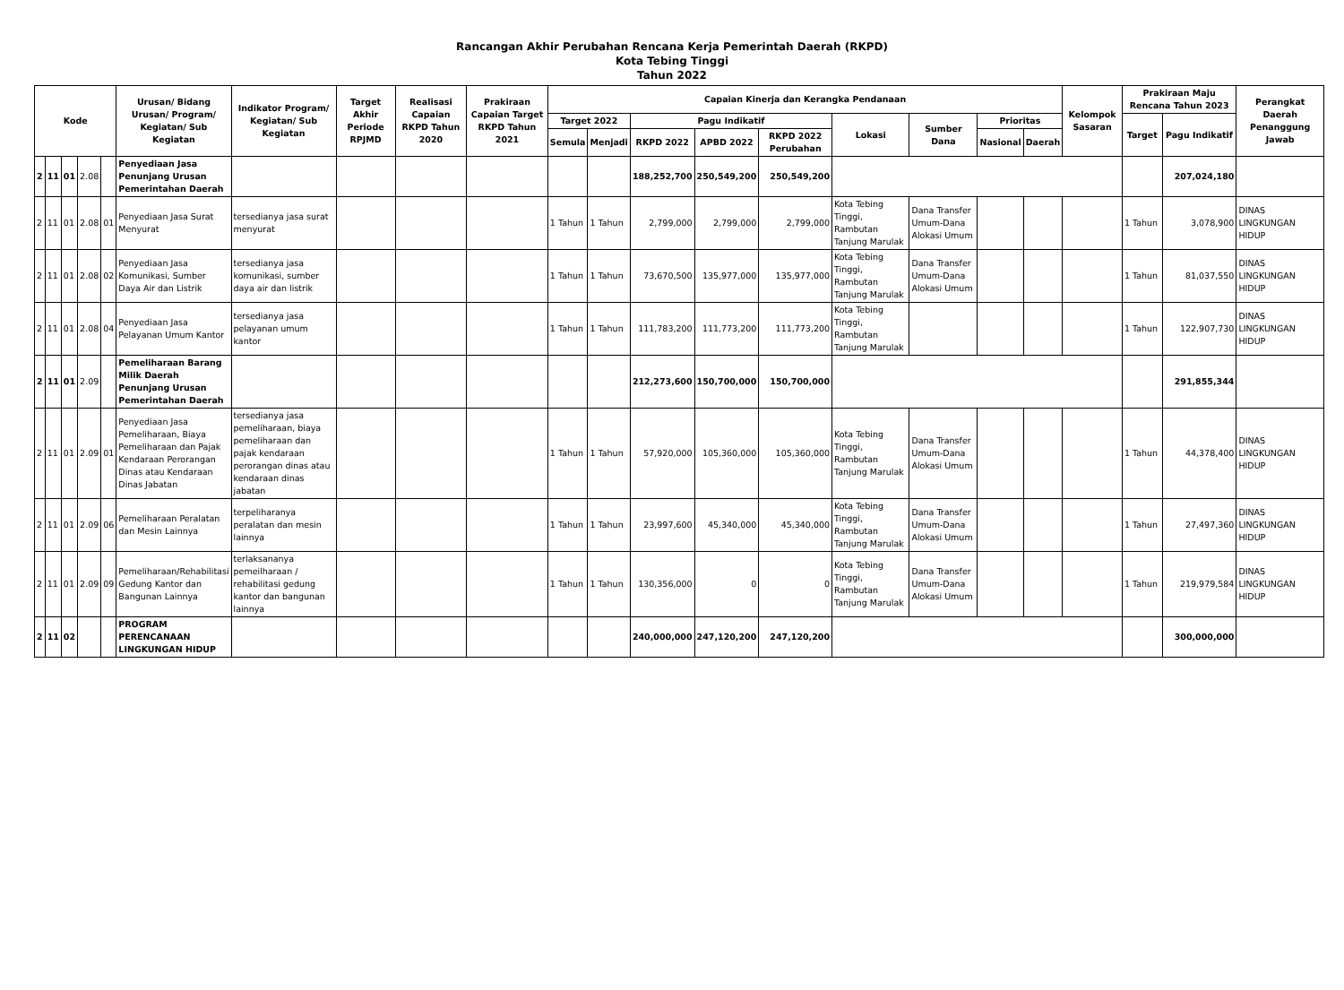Rancangan Akhir Perubahan Rencana Kerja Pemerintah Daerah (RKPD)
Kota Tebing Tinggi
Tahun 2022
| Kode | | | | | Urusan/ Bidang Urusan/ Program/ Kegiatan/ Sub Kegiatan | Indikator Program/ Kegiatan/ Sub Kegiatan | Target Akhir Periode RPJMD | Realisasi Capaian RKPD Tahun 2020 | Prakiraan Capaian Target RKPD Tahun 2021 | Capaian Kinerja dan Kerangka Pendanaan | | | | | | | | | Kelompok Sasaran | Prakiraan Maju Rencana Tahun 2023 | | Perangkat Daerah Penanggung Jawab |
| --- | --- | --- | --- | --- | --- | --- | --- | --- | --- | --- | --- | --- | --- | --- | --- | --- | --- | --- | --- | --- | --- | --- |
| | | | | | | | | | | Target 2022 | | Pagu Indikatif | | | Lokasi | Sumber Dana | Prioritas | | | Target | Pagu Indikatif | |
| | | | | | | | | | | Semula | Menjadi | RKPD 2022 | APBD 2022 | RKPD 2022 Perubahan | | | Nasional | Daerah | | | | |
| 2 | 11 | 01 | 2.08 | | Penyediaan Jasa Penunjang Urusan Pemerintahan Daerah | | | | | | | 188,252,700 | 250,549,200 | 250,549,200 | | | | | | | 207,024,180 | |
| 2 | 11 | 01 | 2.08 | 01 | Penyediaan Jasa Surat Menyurat | tersedianya jasa surat menyurat | | | | 1 Tahun | 1 Tahun | 2,799,000 | 2,799,000 | 2,799,000 | Kota Tebing Tinggi, Rambutan Tanjung Marulak | Dana Transfer Umum-Dana Alokasi Umum | | | | 1 Tahun | 3,078,900 | DINAS LINGKUNGAN HIDUP |
| 2 | 11 | 01 | 2.08 | 02 | Penyediaan Jasa Komunikasi, Sumber Daya Air dan Listrik | tersedianya jasa komunikasi, sumber daya air dan listrik | | | | 1 Tahun | 1 Tahun | 73,670,500 | 135,977,000 | 135,977,000 | Kota Tebing Tinggi, Rambutan Tanjung Marulak | Dana Transfer Umum-Dana Alokasi Umum | | | | 1 Tahun | 81,037,550 | DINAS LINGKUNGAN HIDUP |
| 2 | 11 | 01 | 2.08 | 04 | Penyediaan Jasa Pelayanan Umum Kantor | tersedianya jasa pelayanan umum kantor | | | | 1 Tahun | 1 Tahun | 111,783,200 | 111,773,200 | 111,773,200 | Kota Tebing Tinggi, Rambutan Tanjung Marulak | | | | | 1 Tahun | 122,907,730 | DINAS LINGKUNGAN HIDUP |
| 2 | 11 | 01 | 2.09 | | Pemeliharaan Barang Milik Daerah Penunjang Urusan Pemerintahan Daerah | | | | | | | 212,273,600 | 150,700,000 | 150,700,000 | | | | | | | 291,855,344 | |
| 2 | 11 | 01 | 2.09 | 01 | Penyediaan Jasa Pemeliharaan, Biaya Pemeliharaan dan Pajak Kendaraan Perorangan Dinas atau Kendaraan Dinas Jabatan | tersedianya jasa pemeliharaan, biaya pemeliharaan dan pajak kendaraan perorangan dinas atau kendaraan dinas jabatan | | | | 1 Tahun | 1 Tahun | 57,920,000 | 105,360,000 | 105,360,000 | Kota Tebing Tinggi, Rambutan Tanjung Marulak | Dana Transfer Umum-Dana Alokasi Umum | | | | 1 Tahun | 44,378,400 | DINAS LINGKUNGAN HIDUP |
| 2 | 11 | 01 | 2.09 | 06 | Pemeliharaan Peralatan dan Mesin Lainnya | terpeliharanya peralatan dan mesin lainnya | | | | 1 Tahun | 1 Tahun | 23,997,600 | 45,340,000 | 45,340,000 | Kota Tebing Tinggi, Rambutan Tanjung Marulak | Dana Transfer Umum-Dana Alokasi Umum | | | | 1 Tahun | 27,497,360 | DINAS LINGKUNGAN HIDUP |
| 2 | 11 | 01 | 2.09 | 09 | Pemeliharaan/Rehabilitasi Gedung Kantor dan Bangunan Lainnya | terlaksananya pemeilharaan / rehabilitasi gedung kantor dan bangunan lainnya | | | | 1 Tahun | 1 Tahun | 130,356,000 | 0 | 0 | Kota Tebing Tinggi, Rambutan Tanjung Marulak | Dana Transfer Umum-Dana Alokasi Umum | | | | 1 Tahun | 219,979,584 | DINAS LINGKUNGAN HIDUP |
| 2 | 11 | 02 | | | PROGRAM PERENCANAAN LINGKUNGAN HIDUP | | | | | | | 240,000,000 | 247,120,200 | 247,120,200 | | | | | | | 300,000,000 | |